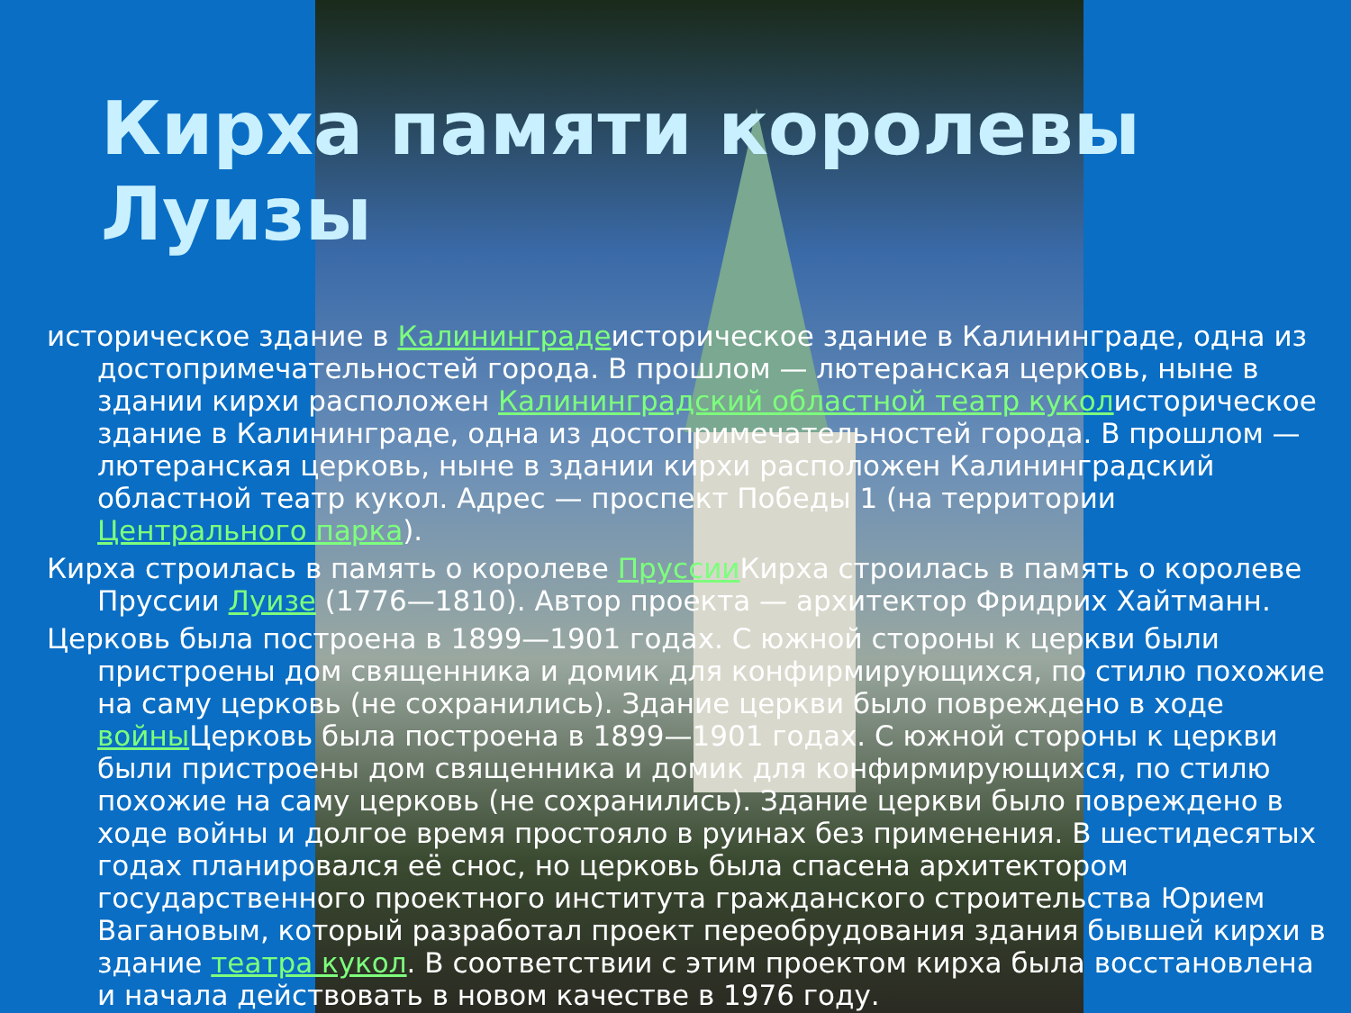Кирха памяти королевы Луизы
историческое здание в Калининградеисторическое здание в Калининграде, одна из достопримечательностей города. В прошлом — лютеранская церковь, ныне в здании кирхи расположен Калининградский областной театр куколисторическое здание в Калининграде, одна из достопримечательностей города. В прошлом — лютеранская церковь, ныне в здании кирхи расположен Калининградский областной театр кукол. Адрес — проспект Победы 1 (на территории Центрального парка).
Кирха строилась в память о королеве Пруссии Кирха строилась в память о королеве Пруссии Луизе (1776—1810). Автор проекта — архитектор Фридрих Хайтманн.
Церковь была построена в 1899—1901 годах. С южной стороны к церкви были пристроены дом священника и домик для конфирмирующихся, по стилю похожие на саму церковь (не сохранились). Здание церкви было повреждено в ходе войны Церковь была построена в 1899—1901 годах. С южной стороны к церкви были пристроены дом священника и домик для конфирмирующихся, по стилю похожие на саму церковь (не сохранились). Здание церкви было повреждено в ходе войны и долгое время простояло в руинах без применения. В шестидесятых годах планировался её снос, но церковь была спасена архитектором государственного проектного института гражданского строительства Юрием Вагановым, который разработал проект переобрудования здания бывшей кирхи в здание театра кукол. В соответствии с этим проектом кирха была восстановлена и начала действовать в новом качестве в 1976 году.